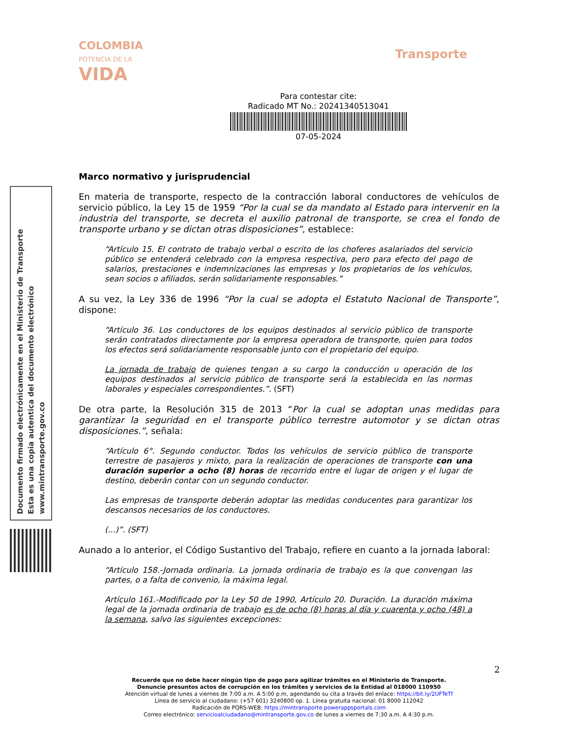COLOMBIA
POTENCIA DE LA
VIDA
Transporte
Documento firmado electrónicamente en el Ministerio de Transporte
Esta es una copia autentica del documento electrónico
www.mintransporte.gov.co
Para contestar cite:
Radicado MT No.: 20241340513041
07-05-2024
Marco normativo y jurisprudencial
En materia de transporte, respecto de la contracción laboral conductores de vehículos de servicio público, la Ley 15 de 1959 “Por la cual se da mandato al Estado para intervenir en la industria del transporte, se decreta el auxilio patronal de transporte, se crea el fondo de transporte urbano y se dictan otras disposiciones”, establece:
“Artículo 15. El contrato de trabajo verbal o escrito de los choferes asalariados del servicio público se entenderá celebrado con la empresa respectiva, pero para efecto del pago de salarios, prestaciones e indemnizaciones las empresas y los propietarios de los vehículos, sean socios o afiliados, serán solidariamente responsables.”
A su vez, la Ley 336 de 1996 “Por la cual se adopta el Estatuto Nacional de Transporte”, dispone:
“Artículo 36. Los conductores de los equipos destinados al servicio público de transporte serán contratados directamente por la empresa operadora de transporte, quien para todos los efectos será solidariamente responsable junto con el propietario del equipo.
La jornada de trabajo de quienes tengan a su cargo la conducción u operación de los equipos destinados al servicio público de transporte será la establecida en las normas laborales y especiales correspondientes.”. (SFT)
De otra parte, la Resolución 315 de 2013 “Por la cual se adoptan unas medidas para garantizar la seguridad en el transporte público terrestre automotor y se dictan otras disposiciones.”, señala:
“Artículo 6°. Segundo conductor. Todos los vehículos de servicio público de transporte terrestre de pasajeros y mixto, para la realización de operaciones de transporte con una duración superior a ocho (8) horas de recorrido entre el lugar de origen y el lugar de destino, deberán contar con un segundo conductor.
Las empresas de transporte deberán adoptar las medidas conducentes para garantizar los descansos necesarios de los conductores.
(...)”. (SFT)
Aunado a lo anterior, el Código Sustantivo del Trabajo, refiere en cuanto a la jornada laboral:
“Artículo 158.-Jornada ordinaria. La jornada ordinaria de trabajo es la que convengan las partes, o a falta de convenio, la máxima legal.
Artículo 161.-Modificado por la Ley 50 de 1990, Artículo 20. Duración. La duración máxima legal de la jornada ordinaria de trabajo es de ocho (8) horas al día y cuarenta y ocho (48) a la semana, salvo las siguientes excepciones:
2
Recuerde que no debe hacer ningún tipo de pago para agilizar trámites en el Ministerio de Transporte.
Denuncie presuntos actos de corrupción en los trámites y servicios de la Entidad al 018000 110950
Atención virtual de lunes a viernes de 7:00 a.m. A 5:00 p.m, agendando su cita a través del enlace: https://bit.ly/2UFTeTf
Línea de servicio al ciudadano: (+57 601) 3240800 op. 1. Línea gratuita nacional: 01 8000 112042
Radicación de PQRS-WEB: https://mintransporte.powerappsportals.com
Correo electrónico: servicioalciudadano@mintransporte.gov.co de lunes a viernes de 7:30 a.m. A 4:30 p.m.